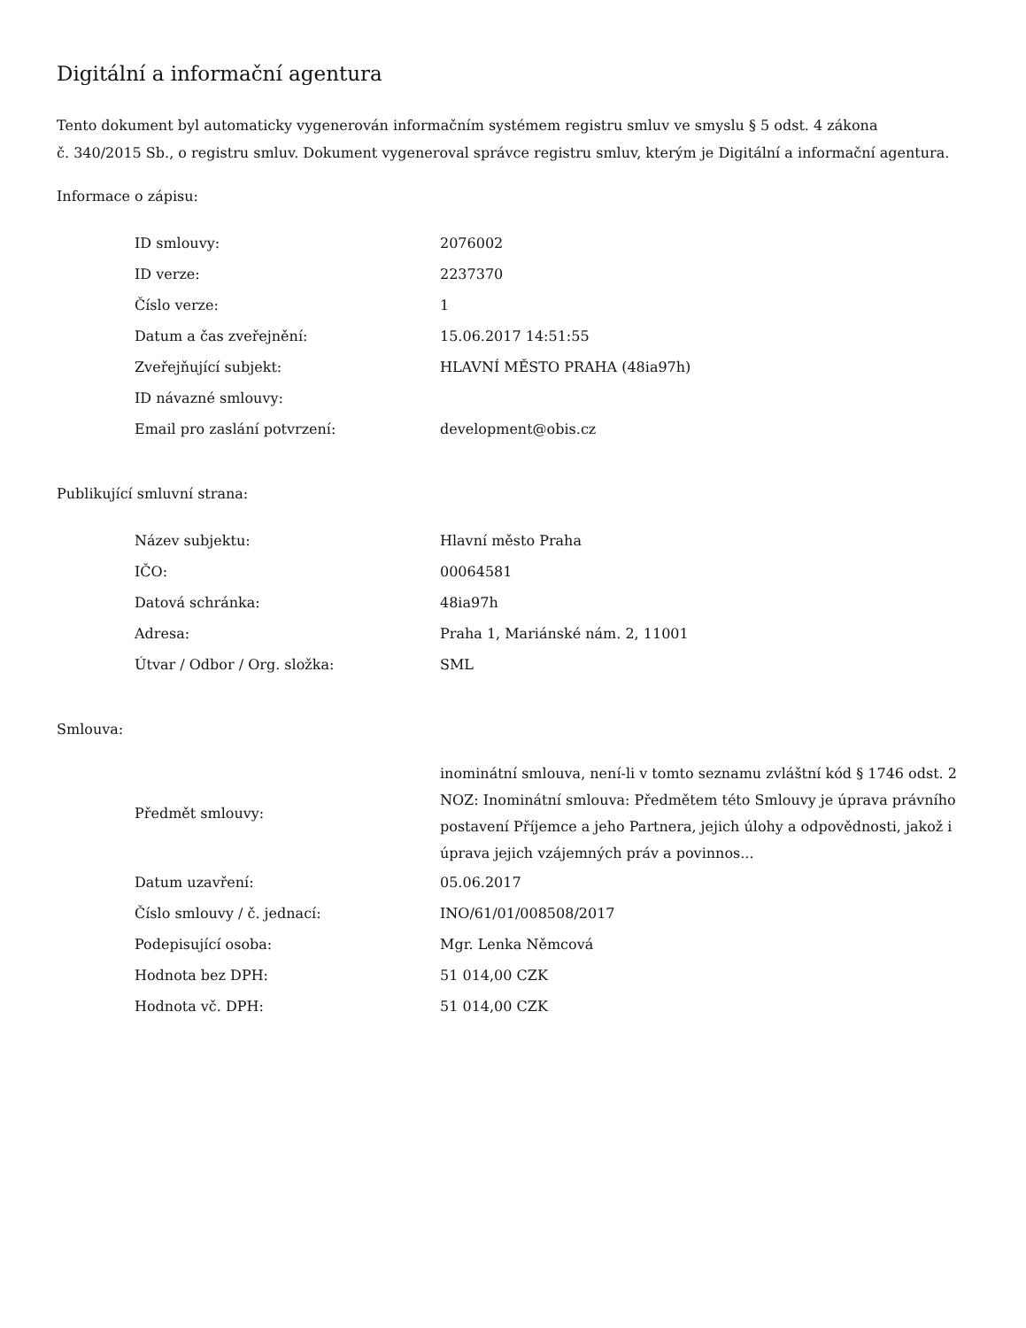Digitální a informační agentura
Tento dokument byl automaticky vygenerován informačním systémem registru smluv ve smyslu § 5 odst. 4 zákona
č. 340/2015 Sb., o registru smluv. Dokument vygeneroval správce registru smluv, kterým je Digitální a informační agentura.
Informace o zápisu:
| ID smlouvy: | 2076002 |
| ID verze: | 2237370 |
| Číslo verze: | 1 |
| Datum a čas zveřejnění: | 15.06.2017 14:51:55 |
| Zveřejňující subjekt: | HLAVNÍ MĚSTO PRAHA (48ia97h) |
| ID návazné smlouvy: | |
| Email pro zaslání potvrzení: | development@obis.cz |
Publikující smluvní strana:
| Název subjektu: | Hlavní město Praha |
| IČO: | 00064581 |
| Datová schránka: | 48ia97h |
| Adresa: | Praha 1, Mariánské nám. 2, 11001 |
| Útvar / Odbor / Org. složka: | SML |
Smlouva:
| Předmět smlouvy: | inominátní smlouva, není-li v tomto seznamu zvláštní kód § 1746 odst. 2 NOZ: Inominátní smlouva: Předmětem této Smlouvy je úprava právního postavení Příjemce a jeho Partnera, jejich úlohy a odpovědnosti, jakož i úprava jejich vzájemných práv a povinnos... |
| Datum uzavření: | 05.06.2017 |
| Číslo smlouvy / č. jednací: | INO/61/01/008508/2017 |
| Podepisující osoba: | Mgr. Lenka Němcová |
| Hodnota bez DPH: | 51 014,00 CZK |
| Hodnota vč. DPH: | 51 014,00 CZK |